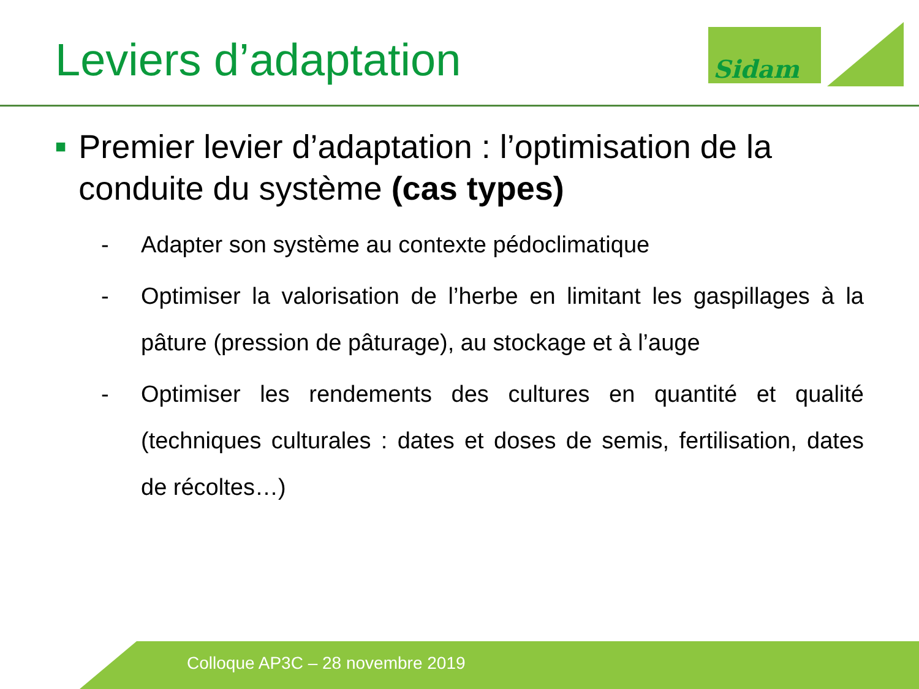Leviers d’adaptation Sidam
■
Premier levier d’adaptation : l’optimisation de la conduite du système (cas types)
- Adapter son système au contexte pédoclimatique
- Optimiser la valorisation de l’herbe en limitant les gaspillages à la pâture (pression de pâturage), au stockage et à l’auge
- Optimiser les rendements des cultures en quantité et qualité (techniques culturales : dates et doses de semis, fertilisation, dates de récoltes…)
Colloque AP3C – 28 novembre 2019